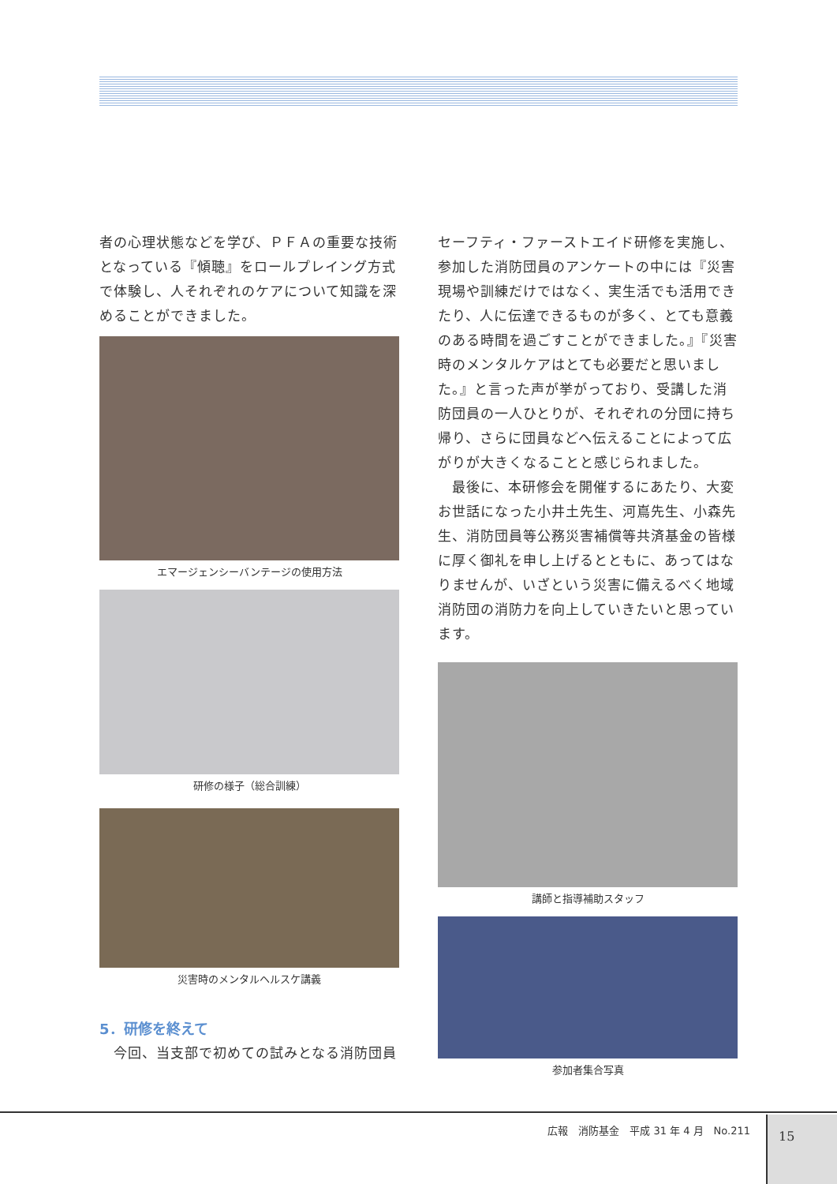者の心理状態などを学び、ＰＦＡの重要な技術となっている『傾聴』をロールプレイング方式で体験し、人それぞれのケアについて知識を深めることができました。
エマージェンシーバンテージの使用方法
研修の様子（総合訓練）
災害時のメンタルヘルスケ講義
5．研修を終えて
　今回、当支部で初めての試みとなる消防団員
セーフティ・ファーストエイド研修を実施し、参加した消防団員のアンケートの中には『災害現場や訓練だけではなく、実生活でも活用できたり、人に伝達できるものが多く、とても意義のある時間を過ごすことができました。』『災害時のメンタルケアはとても必要だと思いました。』と言った声が挙がっており、受講した消防団員の一人ひとりが、それぞれの分団に持ち帰り、さらに団員などへ伝えることによって広がりが大きくなることと感じられました。
　最後に、本研修会を開催するにあたり、大変お世話になった小井土先生、河嶌先生、小森先生、消防団員等公務災害補償等共済基金の皆様に厚く御礼を申し上げるとともに、あってはなりませんが、いざという災害に備えるべく地域消防団の消防力を向上していきたいと思っています。
講師と指導補助スタッフ
参加者集合写真
広報　消防基金　平成 31 年 4 月　No.211
15